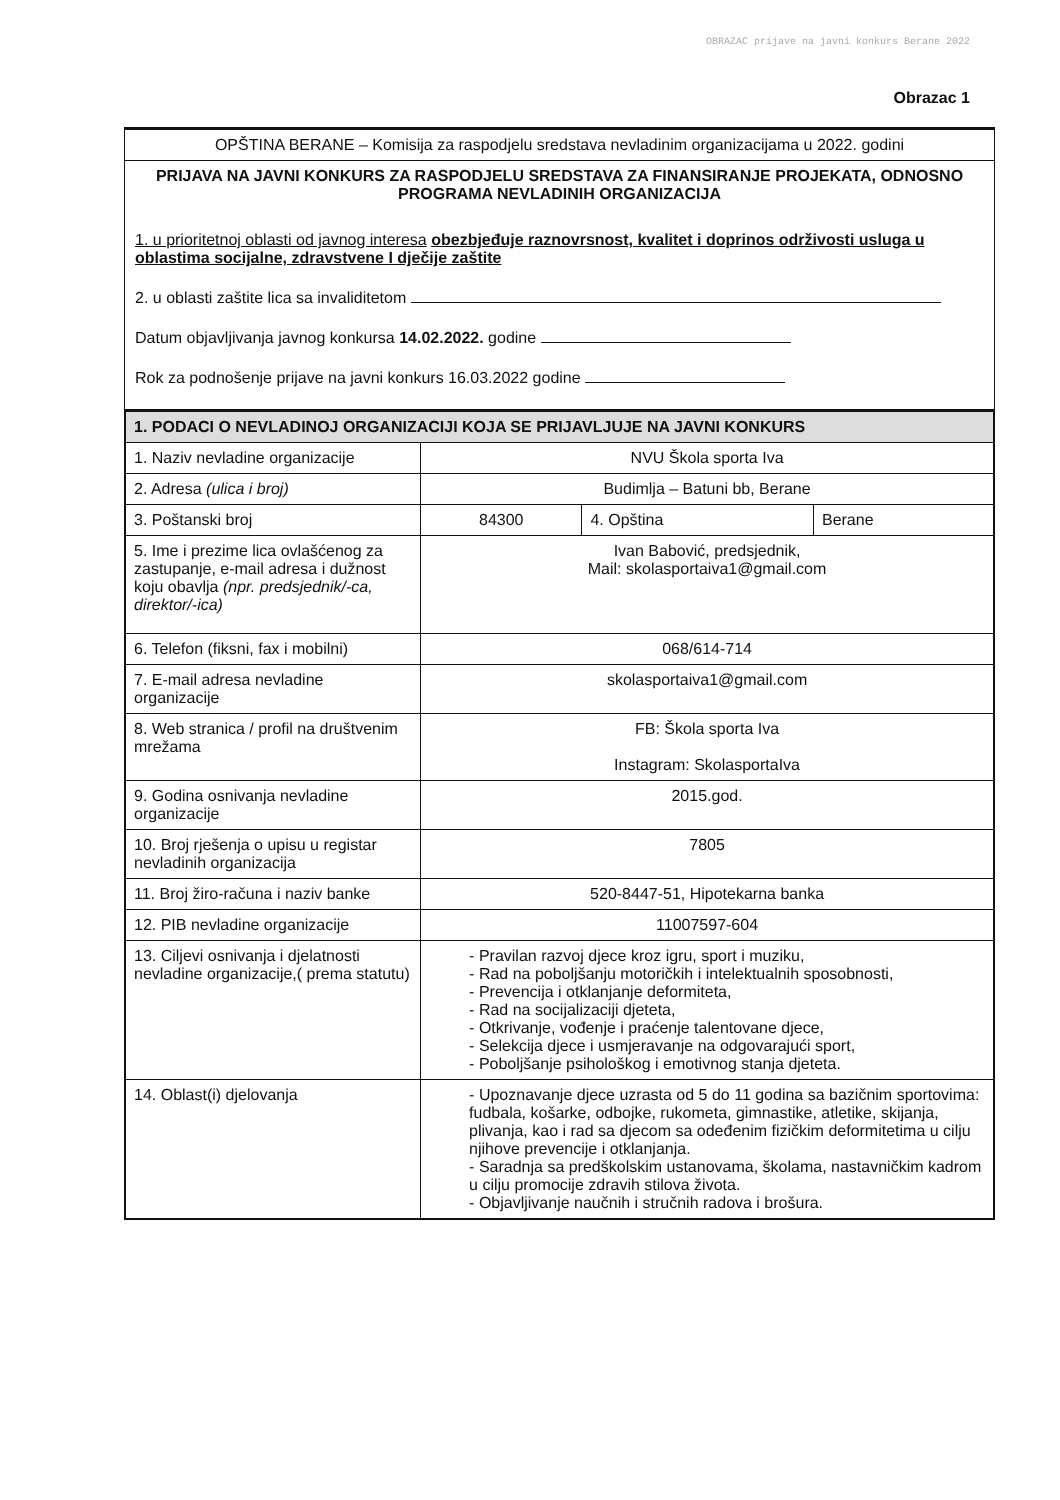OBRAZAC prijave na javni konkurs Berane 2022
Obrazac 1
OPŠTINA BERANE – Komisija za raspodjelu sredstava nevladinim organizacijama u 2022. godini
PRIJAVA NA JAVNI KONKURS ZA RASPODJELU SREDSTAVA ZA FINANSIRANJE PROJEKATA, ODNOSNO PROGRAMA NEVLADINIH ORGANIZACIJA
1. u prioritetnoj oblasti od javnog interesa obezbjeđuje raznovrsnost, kvalitet i doprinos održivosti usluga u oblastima socijalne, zdravstvene I dječije zaštite
2. u oblasti zaštite lica sa invaliditetom
Datum objavljivanja javnog konkursa 14.02.2022. godine
Rok za podnošenje prijave na javni konkurs 16.03.2022 godine
| 1. PODACI O NEVLADINOJ ORGANIZACIJI KOJA SE PRIJAVLJUJE NA JAVNI KONKURS | | | |
| 1. Naziv nevladine organizacije | NVU Škola sporta Iva | | |
| 2. Adresa (ulica i broj) | Budimlja – Batuni bb, Berane | | |
| 3. Poštanski broj | 84300 | 4. Opština | Berane |
| 5. Ime i prezime lica ovlašćenog za zastupanje, e-mail adresa i dužnost koju obavlja (npr. predsjednik/-ca, direktor/-ica) | Ivan Babović, predsjednik, Mail: skolasportaiva1@gmail.com | | |
| 6. Telefon (fiksni, fax i mobilni) | 068/614-714 | | |
| 7. E-mail adresa nevladine organizacije | skolasportaiva1@gmail.com | | |
| 8. Web stranica / profil na društvenim mrežama | FB: Škola sporta Iva Instagram: SkolasportaIva | | |
| 9. Godina osnivanja nevladine organizacije | 2015.god. | | |
| 10. Broj rješenja o upisu u registar nevladinih organizacija | 7805 | | |
| 11. Broj žiro-računa i naziv banke | 520-8447-51, Hipotekarna banka | | |
| 12. PIB nevladine organizacije | 11007597-604 | | |
| 13. Ciljevi osnivanja i djelatnosti nevladine organizacije,( prema statutu) | - Pravilan razvoj djece kroz igru, sport i muziku, - Rad na poboljšanju motoričkih i intelektualnih sposobnosti, - Prevencija i otklanjanje deformiteta, - Rad na socijalizaciji djeteta, - Otkrivanje, vođenje i praćenje talentovane djece, - Selekcija djece i usmjeravanje na odgovarajući sport, - Poboljšanje psihološkog i emotivnog stanja djeteta. | | |
| 14. Oblast(i) djelovanja | - Upoznavanje djece uzrasta od 5 do 11 godina sa bazičnim sportovima: fudbala, košarke, odbojke, rukometa, gimnastike, atletike, skijanja, plivanja, kao i rad sa djecom sa odeđenim fizičkim deformitetima u cilju njihove prevencije i otklanjanja. - Saradnja sa predškolskim ustanovama, školama, nastavničkim kadrom u cilju promocije zdravih stilova života. - Objavljivanje naučnih i stručnih radova i brošura. | | |